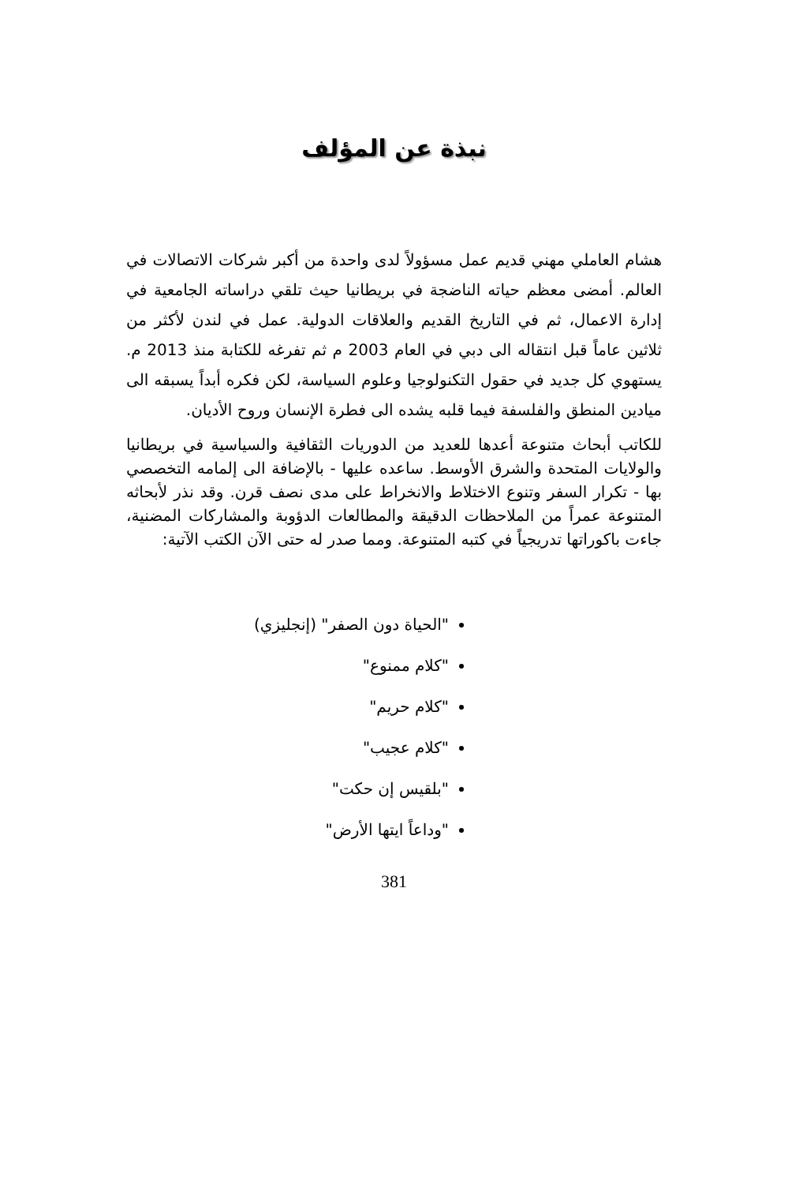نبذة عن المؤلف
هشام العاملي مهني قديم عمل مسؤولاً لدى واحدة من أكبر شركات الاتصالات في العالم. أمضى معظم حياته الناضجة في بريطانيا حيث تلقي دراساته الجامعية في إدارة الاعمال، ثم في التاريخ القديم والعلاقات الدولية. عمل في لندن لأكثر من ثلاثين عاماً قبل انتقاله الى دبي في العام 2003 م ثم تفرغه للكتابة منذ 2013 م. يستهوي كل جديد في حقول التكنولوجيا وعلوم السياسة، لكن فكره أبداً يسبقه الى ميادين المنطق والفلسفة فيما قلبه يشده الى فطرة الإنسان وروح الأديان.
للكاتب أبحاث متنوعة أعدها للعديد من الدوريات الثقافية والسياسية في بريطانيا والولايات المتحدة والشرق الأوسط. ساعده عليها - بالإضافة الى إلمامه التخصصي بها - تكرار السفر وتنوع الاختلاط والانخراط على مدى نصف قرن. وقد نذر لأبحاثه المتنوعة عمراً من الملاحظات الدقيقة والمطالعات الدؤوبة والمشاركات المضنية، جاءت باكوراتها تدريجياً في كتبه المتنوعة. ومما صدر له حتى الآن الكتب الآتية:
"الحياة دون الصفر" (إنجليزي)
"كلام ممنوع"
"كلام حريم"
"كلام عجيب"
"بلقيس إن حكت"
"وداعاً ايتها الأرض"
381